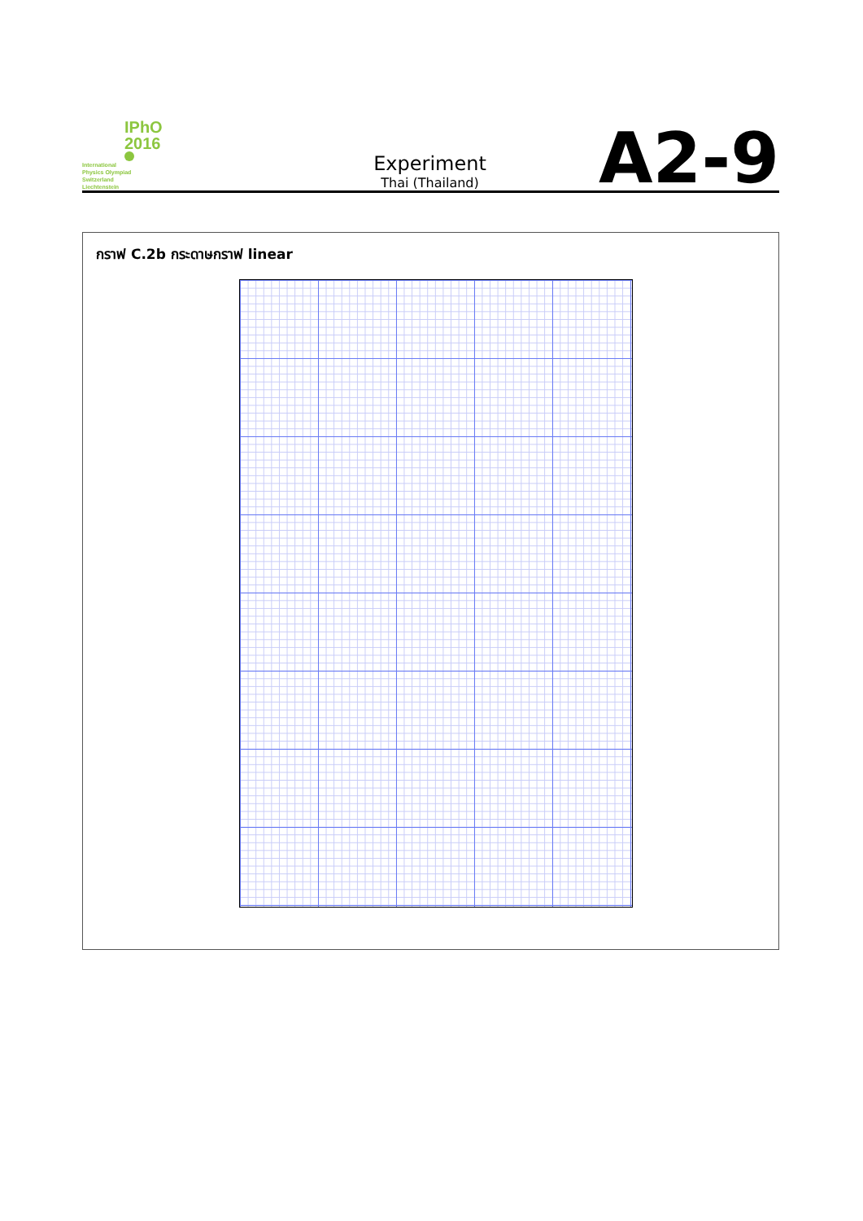IPhO
2016
International
Physics Olympiad
Switzerland
Liechtenstein
Experiment
Thai (Thailand)
A2-9
กราฟ C.2b กระดาษกราฟ linear